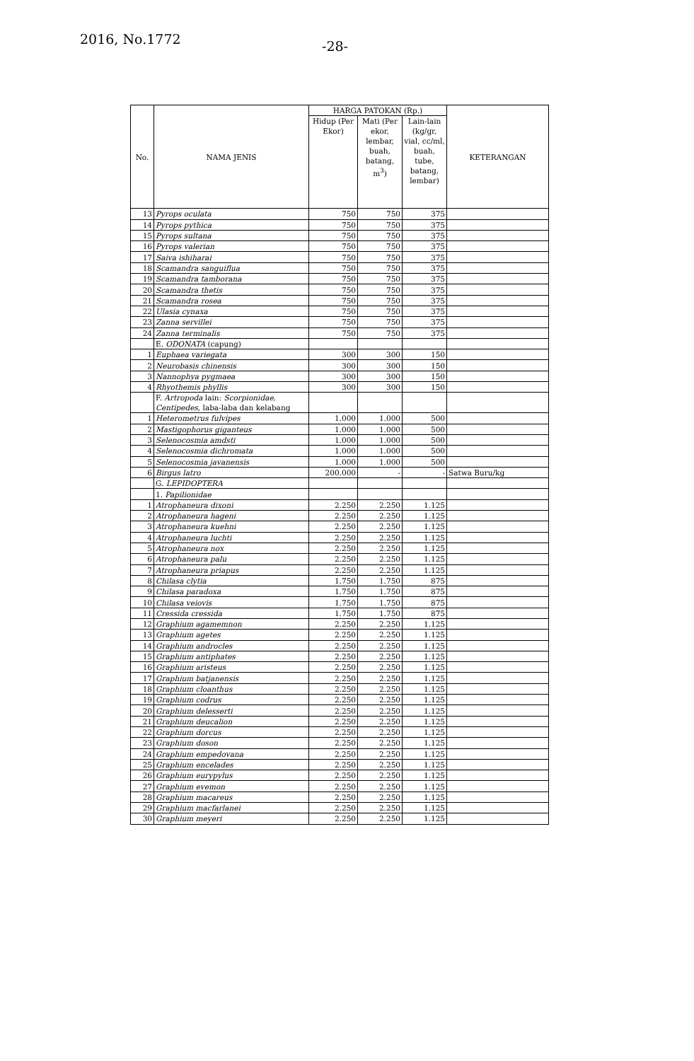2016, No.1772 -28-
| No. | NAMA JENIS | HARGA PATOKAN (Rp.) | | | KETERANGAN |
| --- | --- | --- | --- | --- | --- |
| | | Hidup (Per Ekor) | Mati (Per ekor, lembar, buah, batang, m<sup>3</sup>) | Lain-lain (kg/gr, vial, cc/ml, buah, tube, batang, lembar) | |
| 13 | Pyrops oculata | 750 | 750 | 375 | |
| 14 | Pyrops pythica | 750 | 750 | 375 | |
| 15 | Pyrops sultana | 750 | 750 | 375 | |
| 16 | Pyrops valerian | 750 | 750 | 375 | |
| 17 | Saiva ishiharai | 750 | 750 | 375 | |
| 18 | Scamandra sanguiflua | 750 | 750 | 375 | |
| 19 | Scamandra tamborana | 750 | 750 | 375 | |
| 20 | Scamandra thetis | 750 | 750 | 375 | |
| 21 | Scamandra rosea | 750 | 750 | 375 | |
| 22 | Ulasia cynaxa | 750 | 750 | 375 | |
| 23 | Zanna servillei | 750 | 750 | 375 | |
| 24 | Zanna terminalis | 750 | 750 | 375 | |
| | E. ODONATA (capung) | | | | |
| 1 | Euphaea variegata | 300 | 300 | 150 | |
| 2 | Neurobasis chinensis | 300 | 300 | 150 | |
| 3 | Nannophya pygmaea | 300 | 300 | 150 | |
| 4 | Rhyothemis phyllis | 300 | 300 | 150 | |
| | F. Artropoda lain: Scorpionidae, Centipedes , laba-laba dan kelabang | | | | |
| 1 | Heterometrus fulvipes | 1.000 | 1.000 | 500 | |
| 2 | Mastigophorus giganteus | 1.000 | 1.000 | 500 | |
| 3 | Selenocosmia amdsti | 1.000 | 1.000 | 500 | |
| 4 | Selenocosmia dichromata | 1.000 | 1.000 | 500 | |
| 5 | Selenocosmia javanensis | 1.000 | 1.000 | 500 | |
| 6 | Birgus latro | 200.000 | - | - | Satwa Buru/kg |
| | G. LEPIDOPTERA | | | | |
| | 1. Papilionidae | | | | |
| 1 | Atrophaneura dixoni | 2.250 | 2.250 | 1.125 | |
| 2 | Atrophaneura hageni | 2.250 | 2.250 | 1.125 | |
| 3 | Atrophaneura kuehni | 2.250 | 2.250 | 1.125 | |
| 4 | Atrophaneura luchti | 2.250 | 2.250 | 1.125 | |
| 5 | Atrophaneura nox | 2.250 | 2.250 | 1.125 | |
| 6 | Atrophaneura palu | 2.250 | 2.250 | 1.125 | |
| 7 | Atrophaneura priapus | 2.250 | 2.250 | 1.125 | |
| 8 | Chilasa clytia | 1.750 | 1.750 | 875 | |
| 9 | Chilasa paradoxa | 1.750 | 1.750 | 875 | |
| 10 | Chilasa veiovis | 1.750 | 1.750 | 875 | |
| 11 | Cressida cressida | 1.750 | 1.750 | 875 | |
| 12 | Graphium agamemnon | 2.250 | 2.250 | 1.125 | |
| 13 | Graphium agetes | 2.250 | 2.250 | 1.125 | |
| 14 | Graphium androcles | 2.250 | 2.250 | 1.125 | |
| 15 | Graphium antiphates | 2.250 | 2.250 | 1.125 | |
| 16 | Graphium aristeus | 2.250 | 2.250 | 1.125 | |
| 17 | Graphium batjanensis | 2.250 | 2.250 | 1.125 | |
| 18 | Graphium cloanthus | 2.250 | 2.250 | 1.125 | |
| 19 | Graphium codrus | 2.250 | 2.250 | 1.125 | |
| 20 | Graphium delesserti | 2.250 | 2.250 | 1.125 | |
| 21 | Graphium deucalion | 2.250 | 2.250 | 1.125 | |
| 22 | Graphium dorcus | 2.250 | 2.250 | 1.125 | |
| 23 | Graphium doson | 2.250 | 2.250 | 1.125 | |
| 24 | Graphium empedovana | 2.250 | 2.250 | 1.125 | |
| 25 | Graphium encelades | 2.250 | 2.250 | 1.125 | |
| 26 | Graphium eurypylus | 2.250 | 2.250 | 1.125 | |
| 27 | Graphium evemon | 2.250 | 2.250 | 1.125 | |
| 28 | Graphium macareus | 2.250 | 2.250 | 1.125 | |
| 29 | Graphium macfarlanei | 2.250 | 2.250 | 1.125 | |
| 30 | Graphium meyeri | 2.250 | 2.250 | 1.125 | |